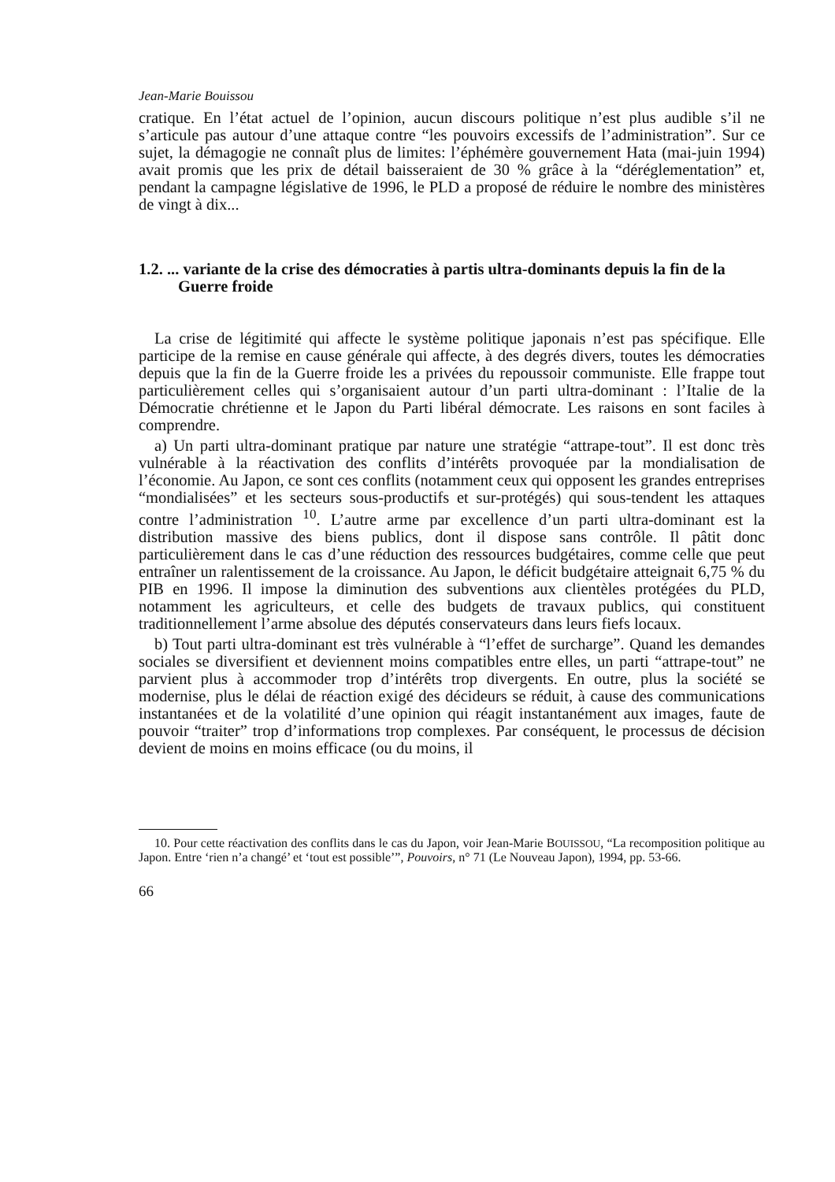Jean-Marie Bouissou
cratique. En l’état actuel de l’opinion, aucun discours politique n’est plus audible s’il ne s’articule pas autour d’une attaque contre “les pouvoirs excessifs de l’administration”. Sur ce sujet, la démagogie ne connaît plus de limites: l’éphémère gouvernement Hata (mai-juin 1994) avait promis que les prix de détail baisseraient de 30 % grâce à la “déréglementation” et, pendant la campagne législative de 1996, le PLD a proposé de réduire le nombre des ministères de vingt à dix...
1.2. ... variante de la crise des démocraties à partis ultra-dominants depuis la fin de la Guerre froide
La crise de légitimité qui affecte le système politique japonais n’est pas spécifique. Elle participe de la remise en cause générale qui affecte, à des degrés divers, toutes les démocraties depuis que la fin de la Guerre froide les a privées du repoussoir communiste. Elle frappe tout particulièrement celles qui s’organisaient autour d’un parti ultra-dominant : l’Italie de la Démocratie chrétienne et le Japon du Parti libéral démocrate. Les raisons en sont faciles à comprendre.
a) Un parti ultra-dominant pratique par nature une stratégie “attrape-tout”. Il est donc très vulnérable à la réactivation des conflits d’intérêts provoquée par la mondialisation de l’économie. Au Japon, ce sont ces conflits (notamment ceux qui opposent les grandes entreprises “mondialisées” et les secteurs sous-productifs et sur-protégés) qui sous-tendent les attaques contre l’administration <sup>10</sup>. L’autre arme par excellence d’un parti ultra-dominant est la distribution massive des biens publics, dont il dispose sans contrôle. Il pâtit donc particulièrement dans le cas d’une réduction des ressources budgétaires, comme celle que peut entraîner un ralentissement de la croissance. Au Japon, le déficit budgétaire atteignait 6,75 % du PIB en 1996. Il impose la diminution des subventions aux clientèles protégées du PLD, notamment les agriculteurs, et celle des budgets de travaux publics, qui constituent traditionnellement l’arme absolue des députés conservateurs dans leurs fiefs locaux.
b) Tout parti ultra-dominant est très vulnérable à “l’effet de surcharge”. Quand les demandes sociales se diversifient et deviennent moins compatibles entre elles, un parti “attrape-tout” ne parvient plus à accommoder trop d’intérêts trop divergents. En outre, plus la société se modernise, plus le délai de réaction exigé des décideurs se réduit, à cause des communications instantanées et de la volatilité d’une opinion qui réagit instantanément aux images, faute de pouvoir “traiter” trop d’informations trop complexes. Par conséquent, le processus de décision devient de moins en moins efficace (ou du moins, il
10. Pour cette réactivation des conflits dans le cas du Japon, voir Jean-Marie BOUISSOU, “La recomposition politique au Japon. Entre ‘rien n’a changé’ et ‘tout est possible’”, Pouvoirs, n° 71 (Le Nouveau Japon), 1994, pp. 53-66.
66